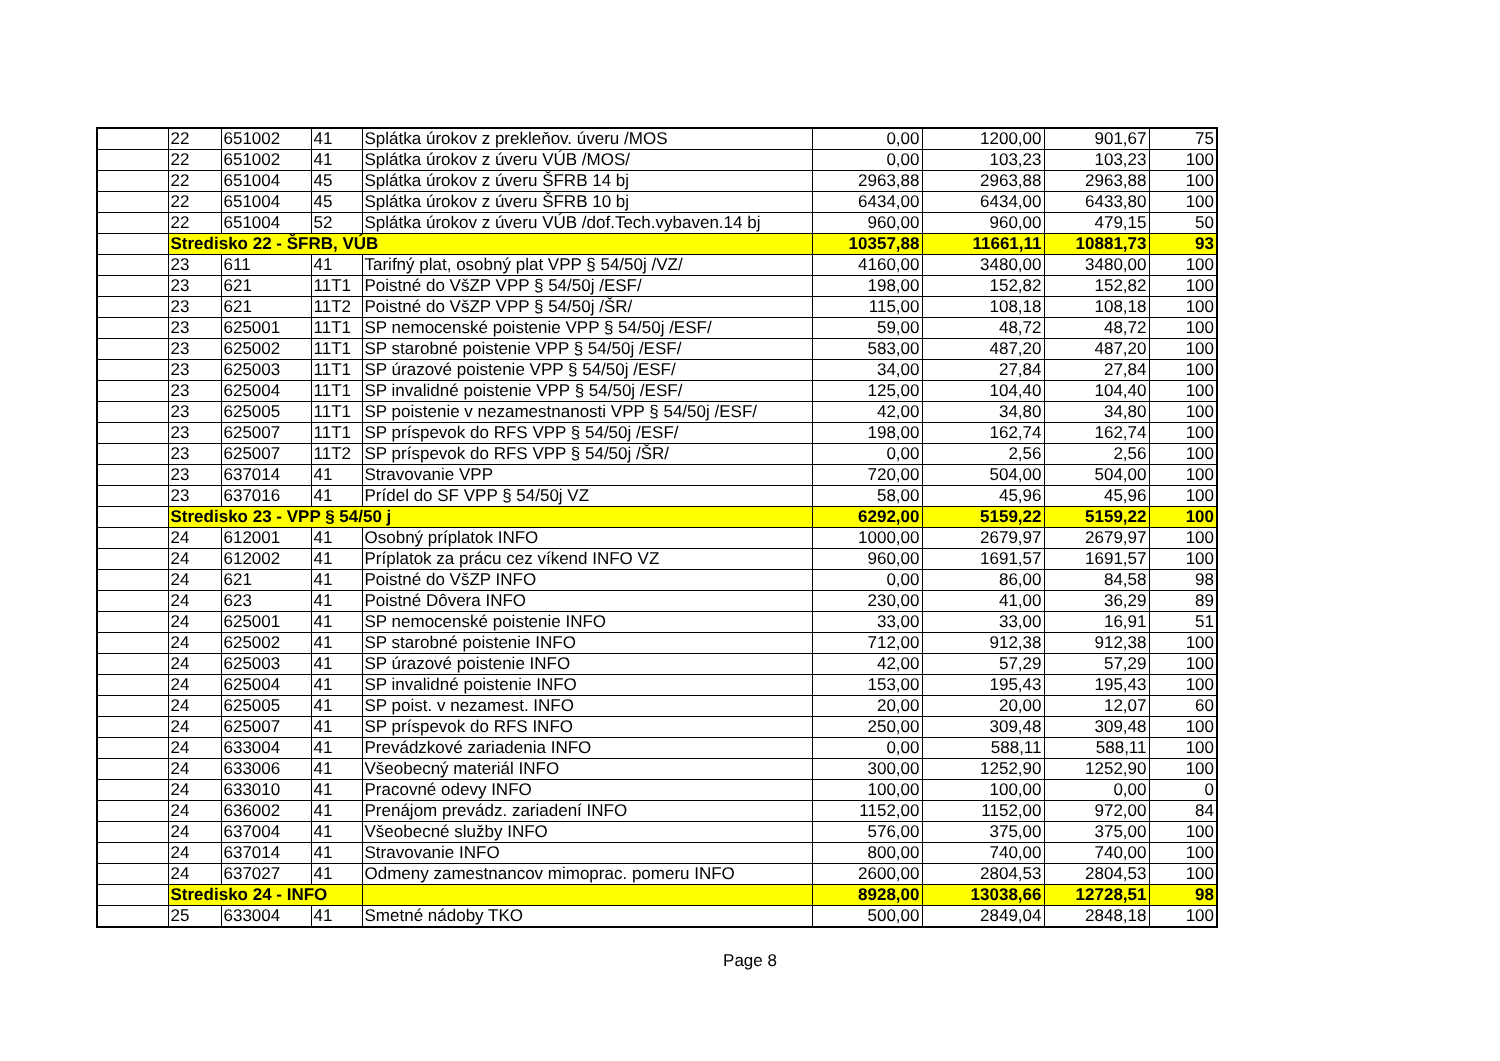| | 22 | 651002 | 41 | Splátka úrokov z prekleňov. úveru /MOS | 0,00 | 1200,00 | 901,67 | 75 |
| | 22 | 651002 | 41 | Splátka úrokov z úveru VÚB /MOS/ | 0,00 | 103,23 | 103,23 | 100 |
| | 22 | 651004 | 45 | Splátka úrokov z úveru ŠFRB 14 bj | 2963,88 | 2963,88 | 2963,88 | 100 |
| | 22 | 651004 | 45 | Splátka úrokov z úveru ŠFRB 10 bj | 6434,00 | 6434,00 | 6433,80 | 100 |
| | 22 | 651004 | 52 | Splátka úrokov z úveru VÚB /dof.Tech.vybaven.14 bj | 960,00 | 960,00 | 479,15 | 50 |
| | Stredisko 22 - ŠFRB, VÚB | | | | 10357,88 | 11661,11 | 10881,73 | 93 |
| | 23 | 611 | 41 | Tarifný plat, osobný plat VPP § 54/50j /VZ/ | 4160,00 | 3480,00 | 3480,00 | 100 |
| | 23 | 621 | 11T1 | Poistné do VšZP VPP § 54/50j /ESF/ | 198,00 | 152,82 | 152,82 | 100 |
| | 23 | 621 | 11T2 | Poistné do VšZP VPP § 54/50j /ŠR/ | 115,00 | 108,18 | 108,18 | 100 |
| | 23 | 625001 | 11T1 | SP nemocenské poistenie VPP § 54/50j /ESF/ | 59,00 | 48,72 | 48,72 | 100 |
| | 23 | 625002 | 11T1 | SP starobné poistenie VPP § 54/50j /ESF/ | 583,00 | 487,20 | 487,20 | 100 |
| | 23 | 625003 | 11T1 | SP úrazové poistenie VPP § 54/50j /ESF/ | 34,00 | 27,84 | 27,84 | 100 |
| | 23 | 625004 | 11T1 | SP invalidné poistenie VPP § 54/50j /ESF/ | 125,00 | 104,40 | 104,40 | 100 |
| | 23 | 625005 | 11T1 | SP poistenie v nezamestnanosti VPP § 54/50j /ESF/ | 42,00 | 34,80 | 34,80 | 100 |
| | 23 | 625007 | 11T1 | SP príspevok do RFS VPP § 54/50j /ESF/ | 198,00 | 162,74 | 162,74 | 100 |
| | 23 | 625007 | 11T2 | SP príspevok do RFS VPP § 54/50j /ŠR/ | 0,00 | 2,56 | 2,56 | 100 |
| | 23 | 637014 | 41 | Stravovanie VPP | 720,00 | 504,00 | 504,00 | 100 |
| | 23 | 637016 | 41 | Prídel do SF VPP § 54/50j VZ | 58,00 | 45,96 | 45,96 | 100 |
| | Stredisko 23 - VPP § 54/50 j | | | | 6292,00 | 5159,22 | 5159,22 | 100 |
| | 24 | 612001 | 41 | Osobný príplatok INFO | 1000,00 | 2679,97 | 2679,97 | 100 |
| | 24 | 612002 | 41 | Príplatok za prácu cez víkend INFO VZ | 960,00 | 1691,57 | 1691,57 | 100 |
| | 24 | 621 | 41 | Poistné do VšZP INFO | 0,00 | 86,00 | 84,58 | 98 |
| | 24 | 623 | 41 | Poistné Dôvera INFO | 230,00 | 41,00 | 36,29 | 89 |
| | 24 | 625001 | 41 | SP nemocenské poistenie INFO | 33,00 | 33,00 | 16,91 | 51 |
| | 24 | 625002 | 41 | SP starobné poistenie INFO | 712,00 | 912,38 | 912,38 | 100 |
| | 24 | 625003 | 41 | SP úrazové poistenie INFO | 42,00 | 57,29 | 57,29 | 100 |
| | 24 | 625004 | 41 | SP invalidné poistenie INFO | 153,00 | 195,43 | 195,43 | 100 |
| | 24 | 625005 | 41 | SP poist. v nezamest. INFO | 20,00 | 20,00 | 12,07 | 60 |
| | 24 | 625007 | 41 | SP príspevok do RFS INFO | 250,00 | 309,48 | 309,48 | 100 |
| | 24 | 633004 | 41 | Prevádzkové zariadenia INFO | 0,00 | 588,11 | 588,11 | 100 |
| | 24 | 633006 | 41 | Všeobecný materiál INFO | 300,00 | 1252,90 | 1252,90 | 100 |
| | 24 | 633010 | 41 | Pracovné odevy INFO | 100,00 | 100,00 | 0,00 | 0 |
| | 24 | 636002 | 41 | Prenájom prevádz. zariadení INFO | 1152,00 | 1152,00 | 972,00 | 84 |
| | 24 | 637004 | 41 | Všeobecné služby INFO | 576,00 | 375,00 | 375,00 | 100 |
| | 24 | 637014 | 41 | Stravovanie INFO | 800,00 | 740,00 | 740,00 | 100 |
| | 24 | 637027 | 41 | Odmeny zamestnancov mimoprac. pomeru INFO | 2600,00 | 2804,53 | 2804,53 | 100 |
| | Stredisko 24 - INFO | | | | 8928,00 | 13038,66 | 12728,51 | 98 |
| | 25 | 633004 | 41 | Smetné nádoby TKO | 500,00 | 2849,04 | 2848,18 | 100 |
Page 8